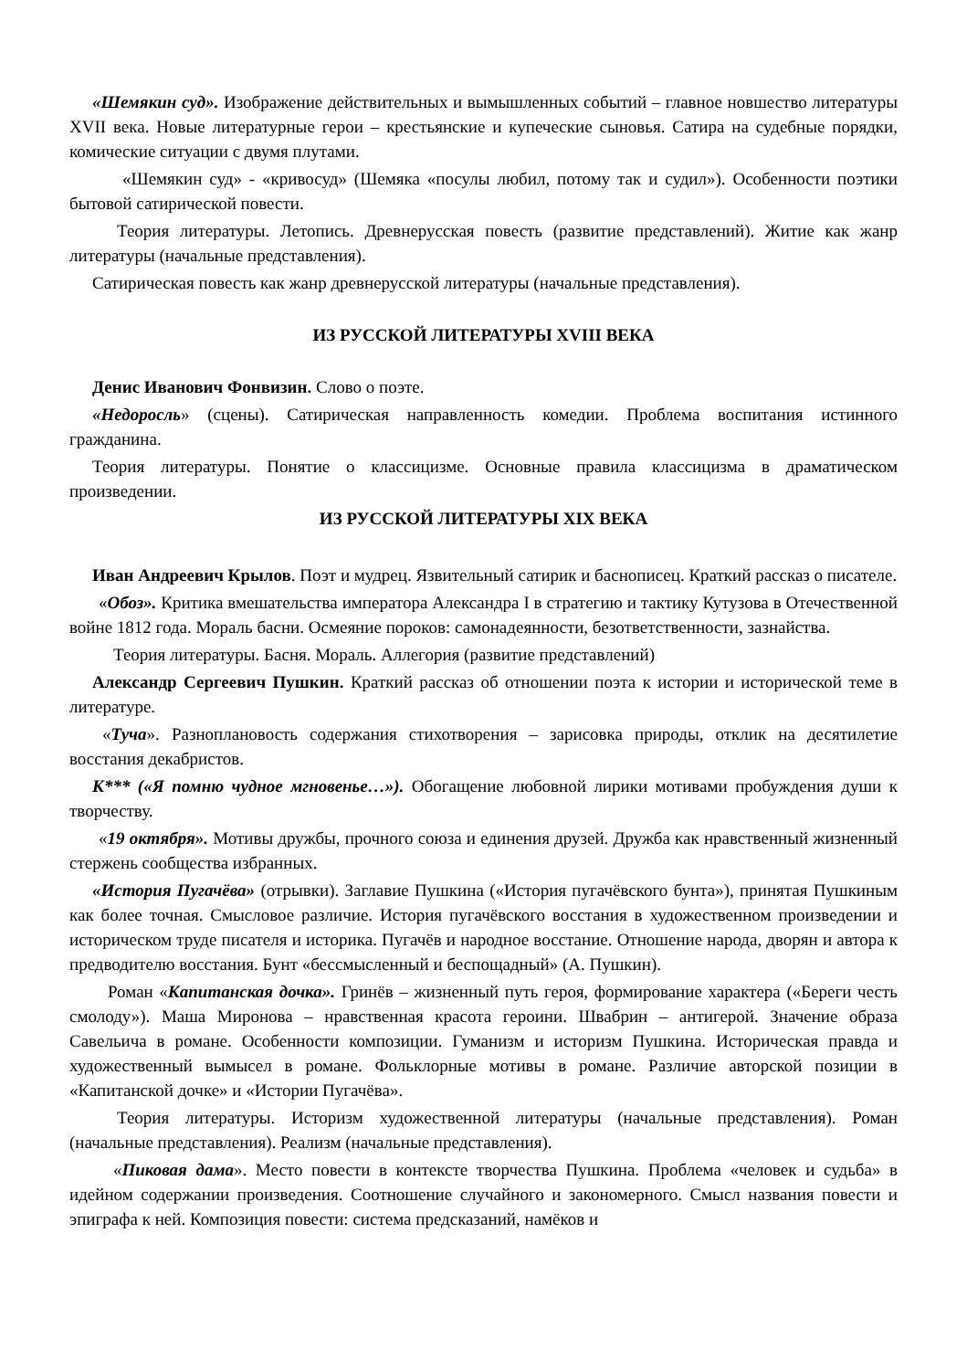«Шемякин суд». Изображение действительных и вымышленных событий – главное новшество литературы XVII века. Новые литературные герои – крестьянские и купеческие сыновья. Сатира на судебные порядки, комические ситуации с двумя плутами.
«Шемякин суд» - «кривосуд» (Шемяка «посулы любил, потому так и судил»). Особенности поэтики бытовой сатирической повести.
Теория литературы. Летопись. Древнерусская повесть (развитие представлений). Житие как жанр литературы (начальные представления).
Сатирическая повесть как жанр древнерусской литературы (начальные представления).
ИЗ РУССКОЙ ЛИТЕРАТУРЫ XVIII ВЕКА
Денис Иванович Фонвизин. Слово о поэте.
«Недоросль» (сцены). Сатирическая направленность комедии. Проблема воспитания истинного гражданина.
Теория литературы. Понятие о классицизме. Основные правила классицизма в драматическом произведении.
ИЗ РУССКОЙ ЛИТЕРАТУРЫ XIX ВЕКА
Иван Андреевич Крылов. Поэт и мудрец. Язвительный сатирик и баснописец. Краткий рассказ о писателе.
«Обоз». Критика вмешательства императора Александра I в стратегию и тактику Кутузова в Отечественной войне 1812 года. Мораль басни. Осмеяние пороков: самонадеянности, безответственности, зазнайства.
Теория литературы. Басня. Мораль. Аллегория (развитие представлений)
Александр Сергеевич Пушкин. Краткий рассказ об отношении поэта к истории и исторической теме в литературе.
«Туча». Разноплановость содержания стихотворения – зарисовка природы, отклик на десятилетие восстания декабристов.
К*** («Я помню чудное мгновенье…»). Обогащение любовной лирики мотивами пробуждения души к творчеству.
«19 октября». Мотивы дружбы, прочного союза и единения друзей. Дружба как нравственный жизненный стержень сообщества избранных.
«История Пугачёва» (отрывки). Заглавие Пушкина («История пугачёвского бунта»), принятая Пушкиным как более точная. Смысловое различие. История пугачёвского восстания в художественном произведении и историческом труде писателя и историка. Пугачёв и народное восстание. Отношение народа, дворян и автора к предводителю восстания. Бунт «бессмысленный и беспощадный» (А. Пушкин).
Роман «Капитанская дочка». Гринёв – жизненный путь героя, формирование характера («Береги честь смолоду»). Маша Миронова – нравственная красота героини. Швабрин – антигерой. Значение образа Савельича в романе. Особенности композиции. Гуманизм и историзм Пушкина. Историческая правда и художественный вымысел в романе. Фольклорные мотивы в романе. Различие авторской позиции в «Капитанской дочке» и «Истории Пугачёва».
Теория литературы. Историзм художественной литературы (начальные представления). Роман (начальные представления). Реализм (начальные представления).
«Пиковая дама». Место повести в контексте творчества Пушкина. Проблема «человек и судьба» в идейном содержании произведения. Соотношение случайного и закономерного. Смысл названия повести и эпиграфа к ней. Композиция повести: система предсказаний, намёков и